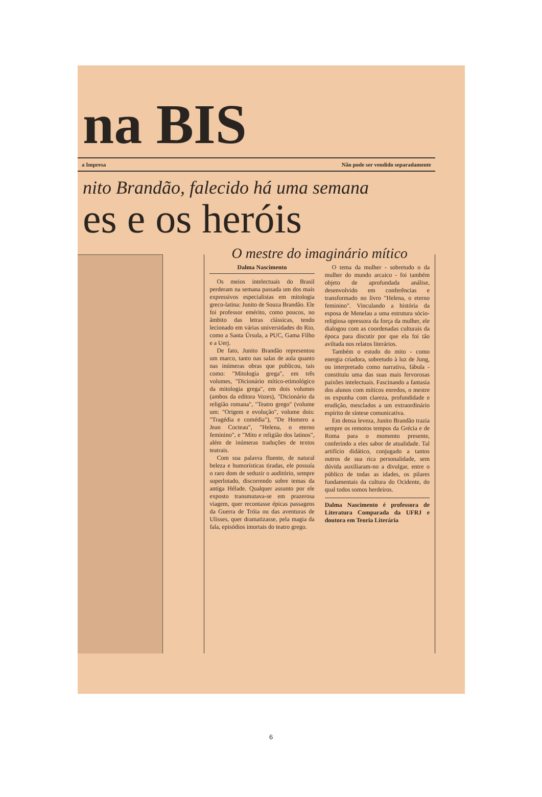na BIS
a Impresa Não pode ser vendido separadamente
nito Brandão, falecido há uma semana
es e os heróis
O mestre do imaginário mítico
Dalma Nascimento
Os meios intelectuais do Brasil perderam na semana passada um dos mais expressivos especialistas em mitologia greco-latina: Junito de Souza Brandão. Ele foi professor emérito, como poucos, no âmbito das letras clássicas, tendo lecionado em várias universidades do Rio, como a Santa Úrsula, a PUC, Gama Filho e a Uerj.
De fato, Junito Brandão representou um marco, tanto nas salas de aula quanto nas inúmeras obras que publicou, tais como: "Mitologia grega", em três volumes, "Dicionário mítico-etimológico da mitologia grega", em dois volumes (ambos da editora Vozes), "Dicionário da religião romana", "Teatro grego" (volume um: "Origem e evolução", volume dois: "Tragédia e comédia"), "De Homero a Jean Cocteau", "Helena, o eterno feminino", e "Mito e religião dos latinos", além de inúmeras traduções de textos teatrais.
Com sua palavra fluente, de natural beleza e humorísticas tiradas, ele possuía o raro dom de seduzir o auditório, sempre superlotado, discorrendo sobre temas da antiga Hélade. Qualquer assunto por ele exposto transmutava-se em prazerosa viagem, quer recontasse épicas passagens da Guerra de Tróia ou das aventuras de Ulisses, quer dramatizasse, pela magia da fala, episódios imortais do teatro grego.
O tema da mulher - sobretudo o da mulher do mundo arcaico - foi também objeto de aprofundada análise, desenvolvido em conferências e transformado no livro "Helena, o eterno feminino". Vinculando a história da esposa de Menelau a uma estrutura sócio-religiosa opressora da força da mulher, ele dialogou com as coordenadas culturais da época para discutir por que ela foi tão aviltada nos relatos literários.
Também o estudo do mito - como energia criadora, sobretudo à luz de Jung, ou interpretado como narrativa, fábula - constituiu uma das suas mais fervorosas paixões intelectuais. Fascinando a fantasia dos alunos com míticos enredos, o mestre os expunha com clareza, profundidade e erudição, mesclados a um extraordinário espírito de síntese comunicativa.
Em densa leveza, Junito Brandão trazia sempre os remotos tempos da Grécia e de Roma para o momento presente, conferindo a eles sabor de atualidade. Tal artifício didático, conjugado a tantos outros de sua rica personalidade, sem dúvida auxiliaram-no a divulgar, entre o público de todas as idades, os pilares fundamentais da cultura do Ocidente, do qual todos somos herdeiros.
Dalma Nascimento é professora de Literatura Comparada da UFRJ e doutora em Teoria Literária
6